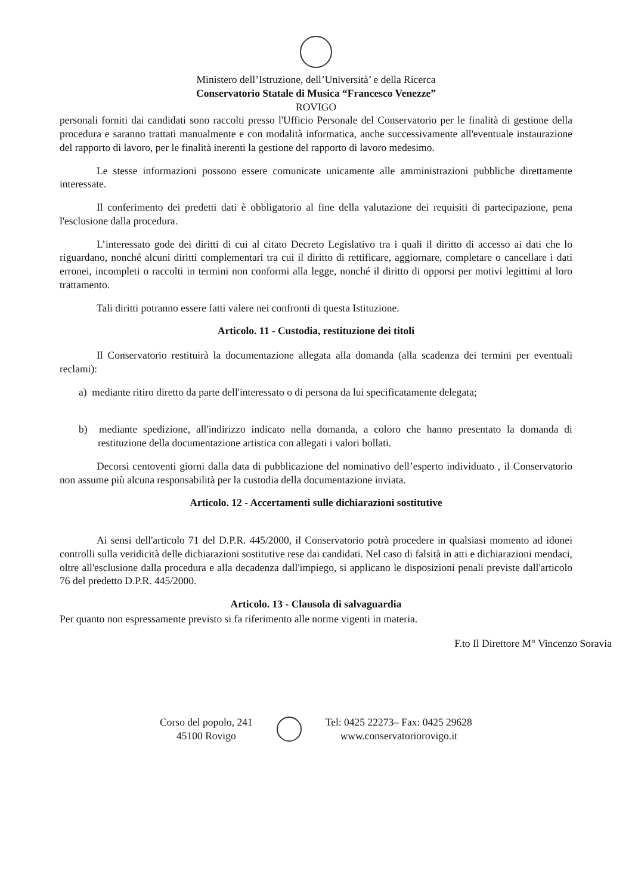Ministero dell’Istruzione, dell’Università’ e della Ricerca
Conservatorio Statale di Musica “Francesco Venezze”
ROVIGO
personali forniti dai candidati sono raccolti presso l'Ufficio Personale del Conservatorio per le finalità di gestione della procedura e saranno trattati manualmente e con modalità informatica, anche successivamente all'eventuale instaurazione del rapporto di lavoro, per le finalità inerenti la gestione del rapporto di lavoro medesimo.
Le stesse informazioni possono essere comunicate unicamente alle amministrazioni pubbliche direttamente interessate.
Il conferimento dei predetti dati è obbligatorio al fine della valutazione dei requisiti di partecipazione, pena l'esclusione dalla procedura.
L’interessato gode dei diritti di cui al citato Decreto Legislativo tra i quali il diritto di accesso ai dati che lo riguardano, nonché alcuni diritti complementari tra cui il diritto di rettificare, aggiornare, completare o cancellare i dati erronei, incompleti o raccolti in termini non conformi alla legge, nonché il diritto di opporsi per motivi legittimi al loro trattamento.
Tali diritti potranno essere fatti valere nei confronti di questa Istituzione.
Articolo. 11 - Custodia, restituzione dei titoli
Il Conservatorio restituirà la documentazione allegata alla domanda (alla scadenza dei termini per eventuali reclami):
a) mediante ritiro diretto da parte dell'interessato o di persona da lui specificatamente delegata;
b) mediante spedizione, all'indirizzo indicato nella domanda, a coloro che hanno presentato la domanda di restituzione della documentazione artistica con allegati i valori bollati.
Decorsi centoventi giorni dalla data di pubblicazione del nominativo dell’esperto individuato , il Conservatorio non assume più alcuna responsabilità per la custodia della documentazione inviata.
Articolo. 12 - Accertamenti sulle dichiarazioni sostitutive
Ai sensi dell'articolo 71 del D.P.R. 445/2000, il Conservatorio potrà procedere in qualsiasi momento ad idonei controlli sulla veridicità delle dichiarazioni sostitutive rese dai candidati. Nel caso di falsità in atti e dichiarazioni mendaci, oltre all'esclusione dalla procedura e alla decadenza dall'impiego, si applicano le disposizioni penali previste dall'articolo 76 del predetto D.P.R. 445/2000.
Articolo. 13 - Clausola di salvaguardia
Per quanto non espressamente previsto si fa riferimento alle norme vigenti in materia.
F.to Il Direttore M° Vincenzo Soravia
Corso del popolo, 241
45100 Rovigo
Tel: 0425 22273– Fax: 0425 29628
www.conservatoriorovigo.it